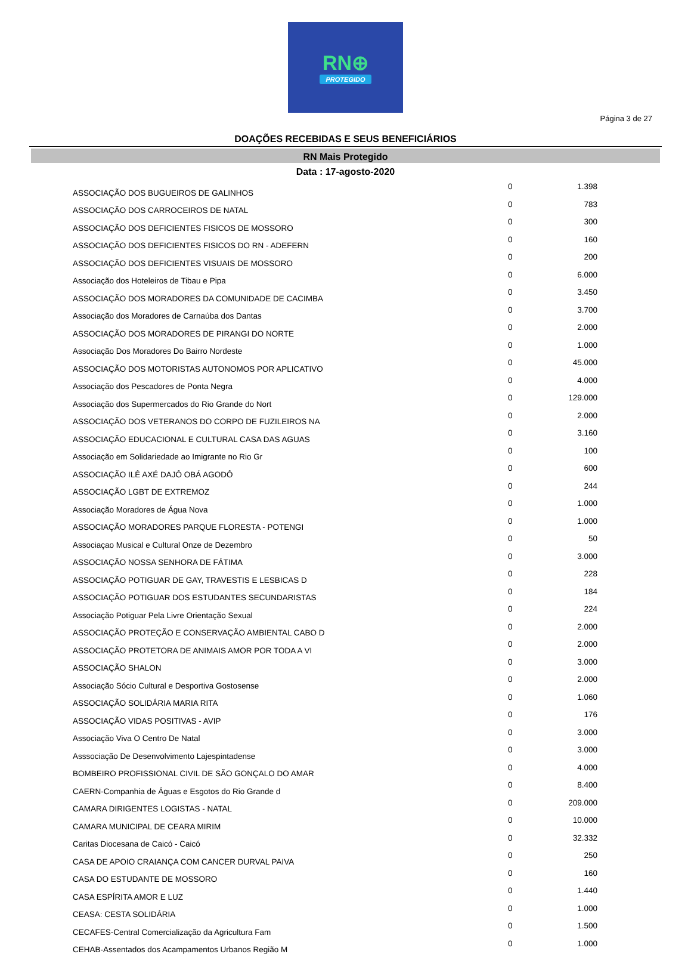RN⊕
PROTEGIDO
Página 3 de 27
DOAÇÕES RECEBIDAS E SEUS BENEFICIÁRIOS
RN Mais Protegido
Data : 17-agosto-2020
| ASSOCIAÇÃO DOS BUGUEIROS DE GALINHOS | 0 | 1.398 |
| ASSOCIAÇÃO DOS CARROCEIROS DE NATAL | 0 | 783 |
| ASSOCIAÇÃO DOS DEFICIENTES FISICOS DE MOSSORO | 0 | 300 |
| ASSOCIAÇÃO DOS DEFICIENTES FISICOS DO RN - ADEFERN | 0 | 160 |
| ASSOCIAÇÃO DOS DEFICIENTES VISUAIS DE MOSSORO | 0 | 200 |
| Associação dos Hoteleiros de Tibau e Pipa | 0 | 6.000 |
| ASSOCIAÇÃO DOS MORADORES DA COMUNIDADE DE CACIMBA | 0 | 3.450 |
| Associação dos Moradores de Carnaúba dos Dantas | 0 | 3.700 |
| ASSOCIAÇÃO DOS MORADORES DE PIRANGI DO NORTE | 0 | 2.000 |
| Associação Dos Moradores Do Bairro Nordeste | 0 | 1.000 |
| ASSOCIAÇÃO DOS MOTORISTAS AUTONOMOS POR APLICATIVO | 0 | 45.000 |
| Associação dos Pescadores de Ponta Negra | 0 | 4.000 |
| Associação dos Supermercados do Rio Grande do Nort | 0 | 129.000 |
| ASSOCIAÇÃO DOS VETERANOS DO CORPO DE FUZILEIROS NA | 0 | 2.000 |
| ASSOCIAÇÃO EDUCACIONAL E CULTURAL CASA DAS AGUAS | 0 | 3.160 |
| Associação em Solidariedade ao Imigrante no Rio Gr | 0 | 100 |
| ASSOCIAÇÃO ILÊ AXÉ DAJÔ OBÁ AGODÔ | 0 | 600 |
| ASSOCIAÇÃO LGBT DE EXTREMOZ | 0 | 244 |
| Associação Moradores de Água Nova | 0 | 1.000 |
| ASSOCIAÇÃO MORADORES PARQUE FLORESTA - POTENGI | 0 | 1.000 |
| Associaçao Musical e Cultural Onze de Dezembro | 0 | 50 |
| ASSOCIAÇÃO NOSSA SENHORA DE FÁTIMA | 0 | 3.000 |
| ASSOCIAÇÃO POTIGUAR DE GAY, TRAVESTIS E LESBICAS D | 0 | 228 |
| ASSOCIAÇÃO POTIGUAR DOS ESTUDANTES SECUNDARISTAS | 0 | 184 |
| Associação Potiguar Pela Livre Orientação Sexual | 0 | 224 |
| ASSOCIAÇÃO PROTEÇÃO E CONSERVAÇÃO AMBIENTAL CABO D | 0 | 2.000 |
| ASSOCIAÇÃO PROTETORA DE ANIMAIS AMOR POR TODA A VI | 0 | 2.000 |
| ASSOCIAÇÃO SHALON | 0 | 3.000 |
| Associação Sócio Cultural e Desportiva Gostosense | 0 | 2.000 |
| ASSOCIAÇÃO SOLIDÁRIA MARIA RITA | 0 | 1.060 |
| ASSOCIAÇÃO VIDAS POSITIVAS - AVIP | 0 | 176 |
| Associação Viva O Centro De Natal | 0 | 3.000 |
| Asssociação De Desenvolvimento Lajespintadense | 0 | 3.000 |
| BOMBEIRO PROFISSIONAL CIVIL DE SÃO GONÇALO DO AMAR | 0 | 4.000 |
| CAERN-Companhia de Águas e Esgotos do Rio Grande d | 0 | 8.400 |
| CAMARA DIRIGENTES LOGISTAS - NATAL | 0 | 209.000 |
| CAMARA MUNICIPAL DE CEARA MIRIM | 0 | 10.000 |
| Caritas Diocesana de Caicó - Caicó | 0 | 32.332 |
| CASA DE APOIO CRAIANÇA COM CANCER DURVAL PAIVA | 0 | 250 |
| CASA DO ESTUDANTE DE MOSSORO | 0 | 160 |
| CASA ESPÍRITA AMOR E LUZ | 0 | 1.440 |
| CEASA: CESTA SOLIDÁRIA | 0 | 1.000 |
| CECAFES-Central Comercialização da Agricultura Fam | 0 | 1.500 |
| CEHAB-Assentados dos Acampamentos Urbanos Região M | 0 | 1.000 |